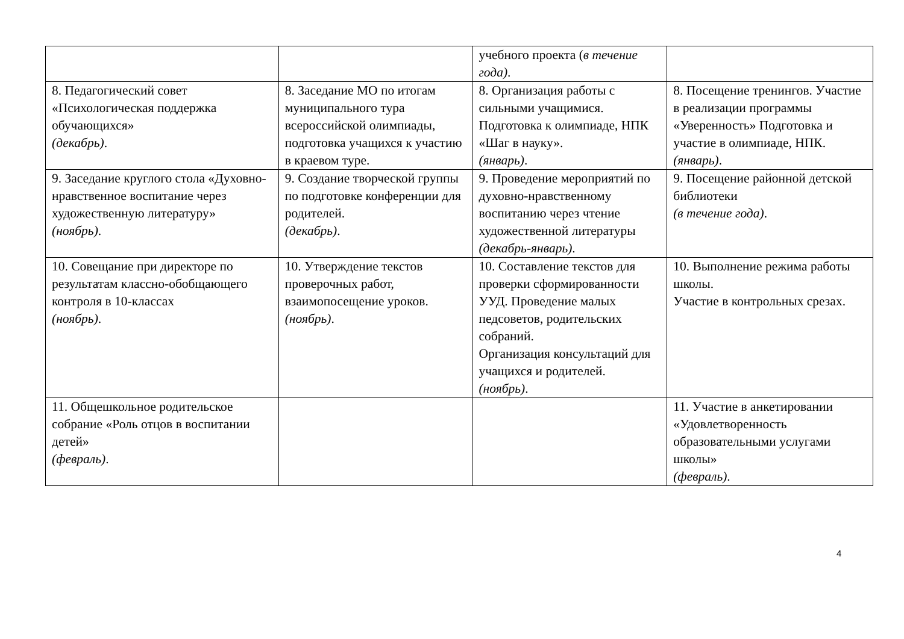| | | учебного проекта ( в течение года) . | |
| 8. Педагогический совет «Психологическая поддержка обучающихся» (декабрь) . | 8. Заседание МО по итогам муниципального тура всероссийской олимпиады, подготовка учащихся к участию в краевом туре. | 8. Организация работы с сильными учащимися. Подготовка к олимпиаде, НПК «Шаг в науку». (январь) . | 8. Посещение тренингов. Участие в реализации программы «Уверенность» Подготовка и участие в олимпиаде, НПК. (январь) . |
| 9. Заседание круглого стола «Духовно-нравственное воспитание через художественную литературу» (ноябрь) . | 9. Создание творческой группы по подготовке конференции для родителей. (декабрь) . | 9. Проведение мероприятий по духовно-нравственному воспитанию через чтение художественной литературы (декабрь-январь) . | 9. Посещение районной детской библиотеки (в течение года) . |
| 10. Совещание при директоре по результатам классно-обобщающего контроля в 10-классах (ноябрь) . | 10. Утверждение текстов проверочных работ, взаимопосещение уроков. (ноябрь) . | 10. Составление текстов для проверки сформированности УУД. Проведение малых педсоветов, родительских собраний. Организация консультаций для учащихся и родителей. (ноябрь) . | 10. Выполнение режима работы школы. Участие в контрольных срезах. |
| 11. Общешкольное родительское собрание «Роль отцов в воспитании детей» (февраль) . | | | 11. Участие в анкетировании «Удовлетворенность образовательными услугами школы» (февраль) . |
4